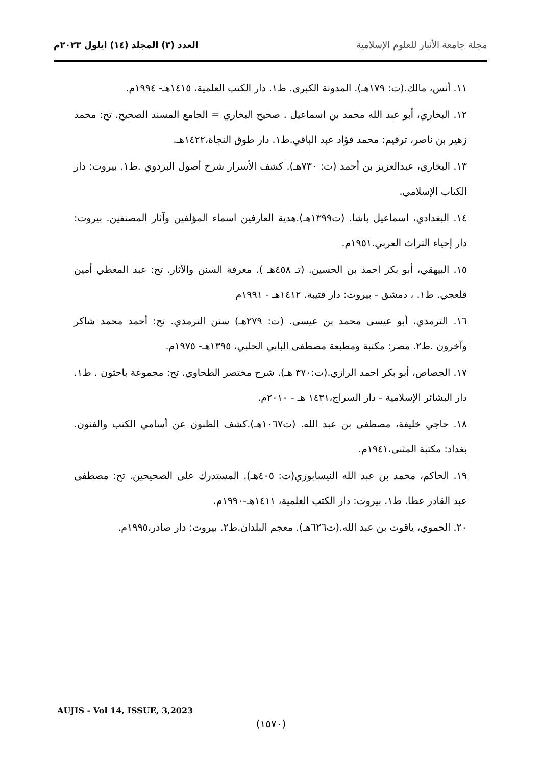مجلة جامعة الأنبار للعلوم الإسلامية
العدد (٣) المجلد (١٤) ايلول ٢٠٢٣م
١١. أنس، مالك.(ت: ١٧٩هـ). المدونة الكبرى. ط١. دار الكتب العلمية، ١٤١٥هـ- ١٩٩٤م.
١٢. البخاري، أبو عبد الله محمد بن اسماعيل . صحيح البخاري = الجامع المسند الصحيح. تح: محمد زهير بن ناصر، ترقيم: محمد فؤاد عبد الباقي.ط١. دار طوق النجاة،١٤٢٢هـ.
١٣. البخاري، عبدالعزيز بن أحمد (ت: ٧٣٠هـ). كشف الأسرار شرح أصول البزدوي .ط١. بيروت: دار الكتاب الإسلامي.
١٤. البغدادي، اسماعيل باشا. (ت١٣٩٩هـ).هدية العارفين اسماء المؤلفين وآثار المصنفين. بيروت: دار إحياء التراث العربي.١٩٥١م.
١٥. البيهقي، أبو بكر احمد بن الحسين. (تـ ٤٥٨هـ ). معرفة السنن والآثار. تح: عبد المعطي أمين قلعجي. ط١. ، دمشق - بيروت: دار قتيبة. ١٤١٢هـ - ١٩٩١م
١٦. الترمذي، أبو عيسى محمد بن عيسى. (ت: ٢٧٩هـ) سنن الترمذي. تح: أحمد محمد شاكر وآخرون .ط٢. مصر: مكتبة ومطبعة مصطفى البابي الحلبي، ١٣٩٥هـ- ١٩٧٥م.
١٧. الجصاص، أبو بكر احمد الرازي.(ت:٣٧٠ هـ). شرح مختصر الطحاوي. تح: مجموعة باحثون . ط١. دار البشائر الإسلامية - دار السراج،١٤٣١ هـ - ٢٠١٠م.
١٨. حاجي خليفة، مصطفى بن عبد الله. (ت١٠٦٧هـ).كشف الظنون عن أسامي الكتب والفنون. بغداد: مكتبة المثنى،١٩٤١م.
١٩. الحاكم، محمد بن عبد الله النيسابوري(ت: ٤٠٥هـ). المستدرك على الصحيحين. تح: مصطفى عبد القادر عطا. ط١. بيروت: دار الكتب العلمية، ١٤١١هـ-١٩٩٠م.
٢٠. الحموي، ياقوت بن عبد الله.(ت٦٢٦هـ). معجم البلدان.ط٢. بيروت: دار صادر،١٩٩٥م.
AUJIS - Vol 14, ISSUE, 3,2023
(١٥٧٠)